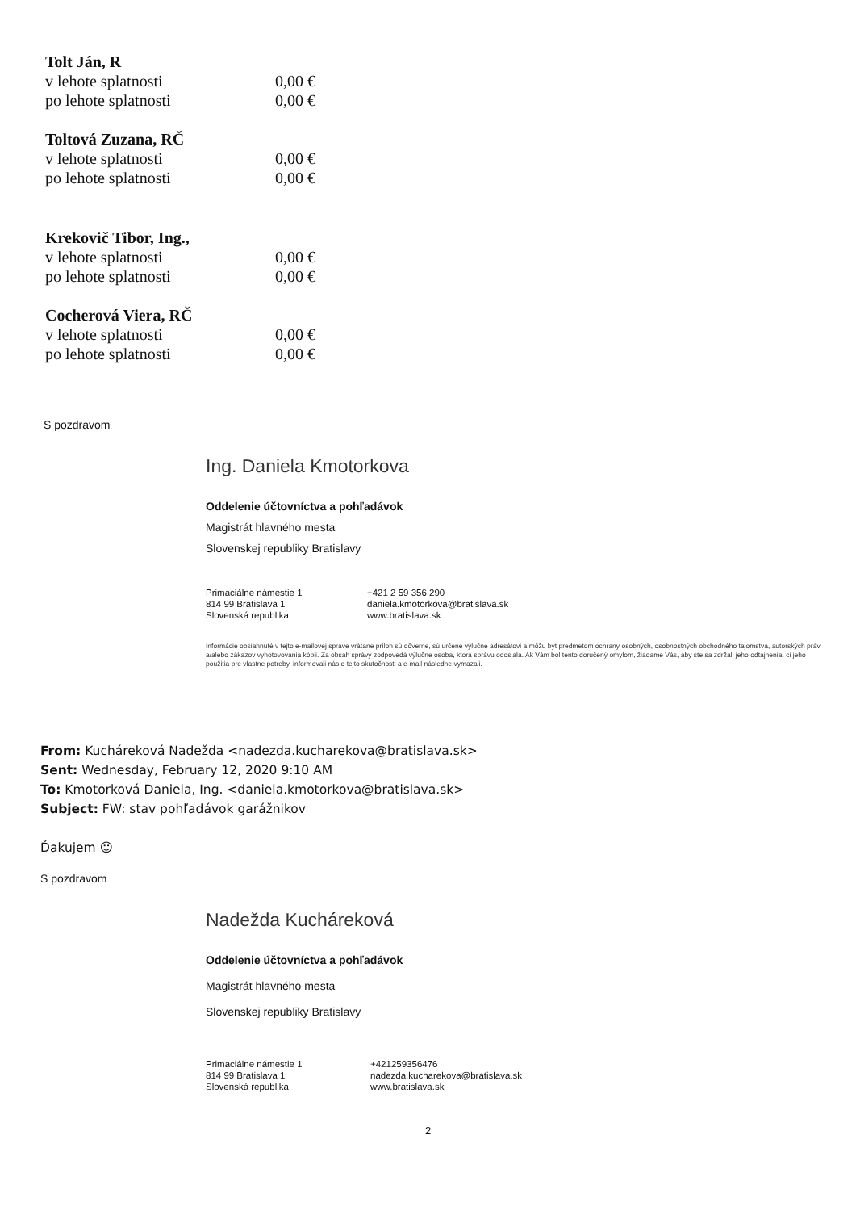Tolt Ján, R
v lehote splatnosti 0,00 €
po lehote splatnosti 0,00 €
Toltová Zuzana, RČ
v lehote splatnosti 0,00 €
po lehote splatnosti 0,00 €
Krekovič Tibor, Ing.,
v lehote splatnosti 0,00 €
po lehote splatnosti 0,00 €
Cocherová Viera, RČ
v lehote splatnosti 0,00 €
po lehote splatnosti 0,00 €
S pozdravom
Ing. Daniela Kmotorkova
Oddelenie účtovníctva a pohľadávok
Magistrát hlavného mesta
Slovenskej republiky Bratislavy
Primaciálne námestie 1
814 99 Bratislava 1
Slovenská republika
+421 2 59 356 290
daniela.kmotorkova@bratislava.sk
www.bratislava.sk
Informácie obsiahnuté v tejto e-mailovej správe vrátane príloh sú dôverne, sú určené výlučne adresátovi a môžu byt predmetom ochrany osobných, osobnostných obchodného tajomstva, autorských práv a/alebo zákazov vyhotovovania kópii. Za obsah správy zodpovedá výlučne osoba, ktorá správu odoslala. Ak Vám bol tento doručený omylom, žiadame Vás, aby ste sa zdržali jeho odtajnenia, ci jeho použitia pre vlastne potreby, informovali nás o tejto skutočnosti a e-mail následne vymazali.
From: Kucháreková Nadežda <nadezda.kucharekova@bratislava.sk>
Sent: Wednesday, February 12, 2020 9:10 AM
To: Kmotorková Daniela, Ing. <daniela.kmotorkova@bratislava.sk>
Subject: FW: stav pohľadávok garážnikov
Ďakujem ☺
S pozdravom
Nadežda Kucháreková
Oddelenie účtovníctva a pohľadávok
Magistrát hlavného mesta
Slovenskej republiky Bratislavy
Primaciálne námestie 1
814 99 Bratislava 1
Slovenská republika
+421259356476
nadezda.kucharekova@bratislava.sk
www.bratislava.sk
2